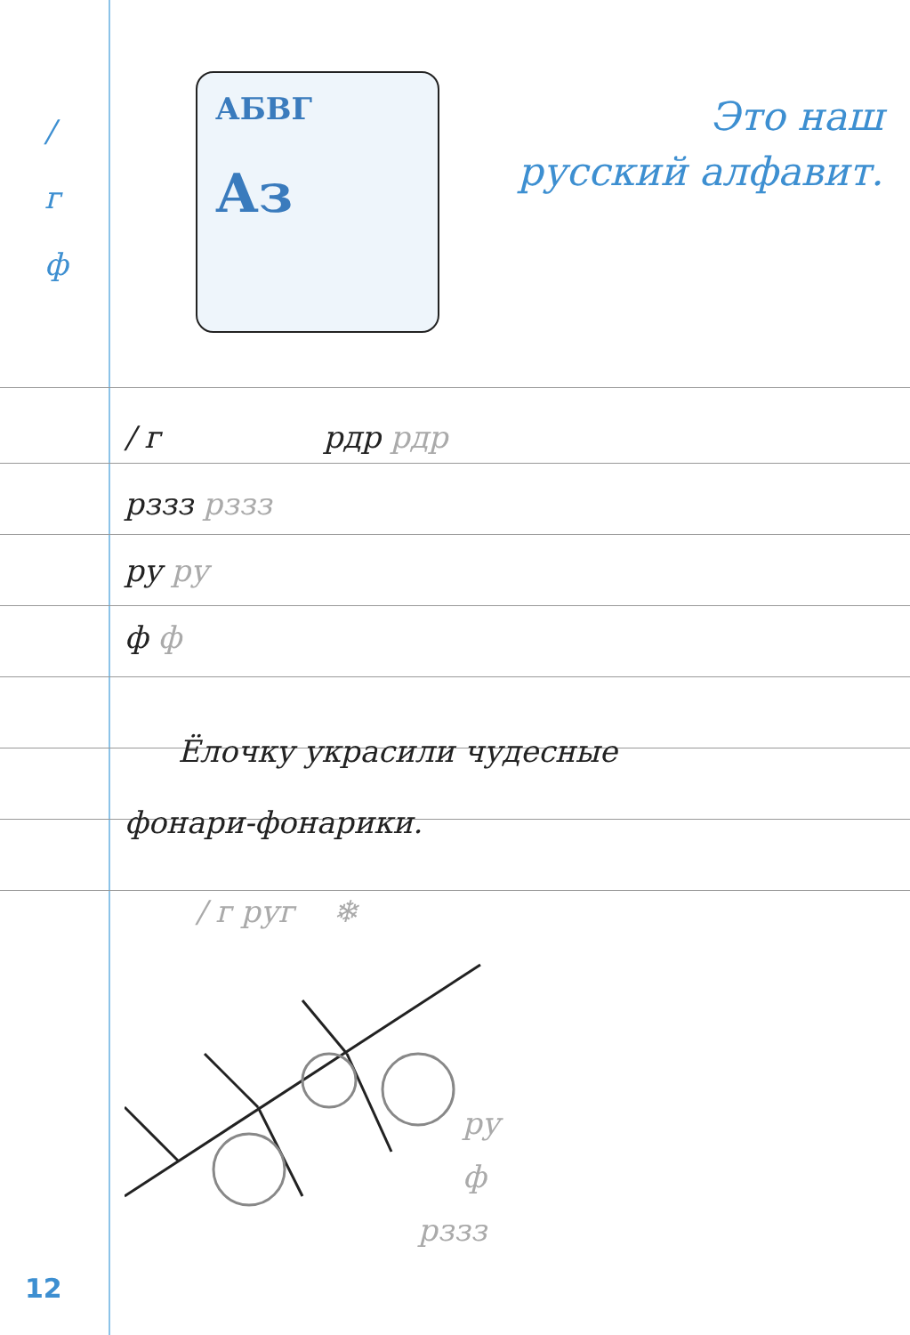/
г
ф
АБВГ
Аз
Это наш
русский алфавит.
/ г рдр рдр
рззз рззз
ру ру
ф ф
Ёлочку украсили чудесные
фонари-фонарики.
/ г руг ❄
ру
ф
рззз
12